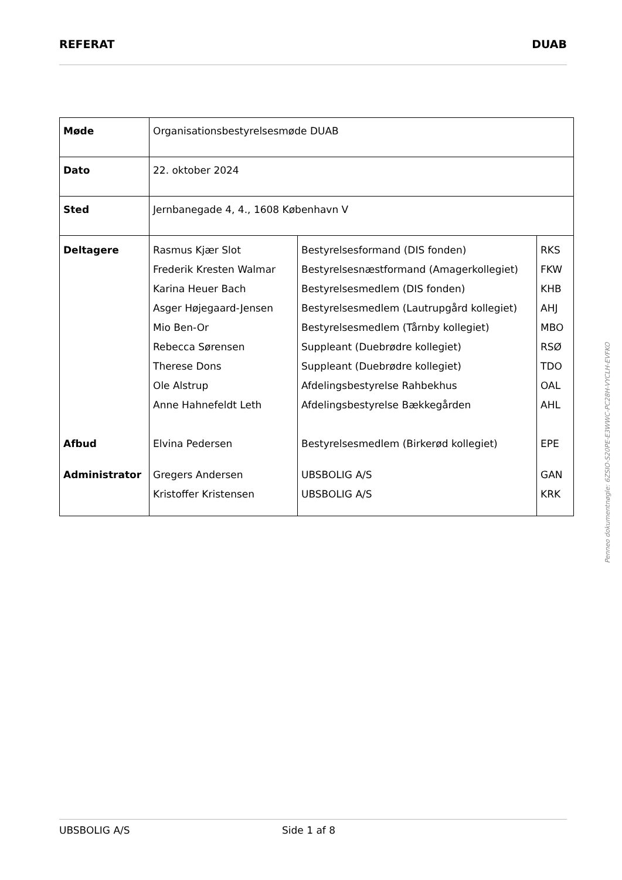REFERAT DUAB
| Møde | Organisationsbestyrelsesmøde DUAB | | |
| Dato | 22. oktober 2024 | | |
| Sted | Jernbanegade 4, 4., 1608 København V | | |
| Deltagere | Rasmus Kjær Slot Frederik Kresten Walmar Karina Heuer Bach Asger Højegaard-Jensen Mio Ben-Or Rebecca Sørensen Therese Dons Ole Alstrup Anne Hahnefeldt Leth | Bestyrelsesformand (DIS fonden) Bestyrelsesnæstformand (Amagerkollegiet) Bestyrelsesmedlem (DIS fonden) Bestyrelsesmedlem (Lautrupgård kollegiet) Bestyrelsesmedlem (Tårnby kollegiet) Suppleant (Duebrødre kollegiet) Suppleant (Duebrødre kollegiet) Afdelingsbestyrelse Rahbekhus Afdelingsbestyrelse Bækkegården | RKS FKW KHB AHJ MBO RSØ TDO OAL AHL |
| Afbud | Elvina Pedersen | Bestyrelsesmedlem (Birkerød kollegiet) | EPE |
| Administrator | Gregers Andersen Kristoffer Kristensen | UBSBOLIG A/S UBSBOLIG A/S | GAN KRK |
UBSBOLIG A/S Side 1 af 8
Penneo dokumentnøgle: 6ZSIO-S20PE-E3WWC-PC28H-VYCLH-EVFKO